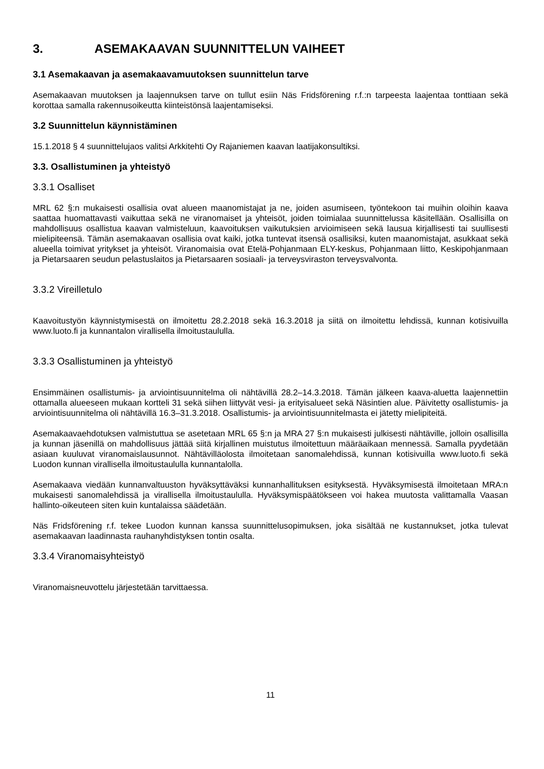3. ASEMAKAAVAN SUUNNITTELUN VAIHEET
3.1 Asemakaavan ja asemakaavamuutoksen suunnittelun tarve
Asemakaavan muutoksen ja laajennuksen tarve on tullut esiin Näs Fridsförening r.f.:n tarpeesta laajentaa tonttiaan sekä korottaa samalla rakennusoikeutta kiinteistönsä laajentamiseksi.
3.2 Suunnittelun käynnistäminen
15.1.2018 § 4 suunnittelujaos valitsi Arkkitehti Oy Rajaniemen kaavan laatijakonsultiksi.
3.3. Osallistuminen ja yhteistyö
3.3.1 Osalliset
MRL 62 §:n mukaisesti osallisia ovat alueen maanomistajat ja ne, joiden asumiseen, työntekoon tai muihin oloihin kaava saattaa huomattavasti vaikuttaa sekä ne viranomaiset ja yhteisöt, joiden toimialaa suunnittelussa käsitellään. Osallisilla on mahdollisuus osallistua kaavan valmisteluun, kaavoituksen vaikutuksien arvioimiseen sekä lausua kirjallisesti tai suullisesti mielipiteensä. Tämän asemakaavan osallisia ovat kaiki, jotka tuntevat itsensä osallisiksi, kuten maanomistajat, asukkaat sekä alueella toimivat yritykset ja yhteisöt. Viranomaisia ovat Etelä-Pohjanmaan ELY-keskus, Pohjanmaan liitto, Keskipohjanmaan ja Pietarsaaren seudun pelastuslaitos ja Pietarsaaren sosiaali- ja terveysviraston terveysvalvonta.
3.3.2 Vireilletulo
Kaavoitustyön käynnistymisestä on ilmoitettu 28.2.2018 sekä 16.3.2018 ja siitä on ilmoitettu lehdissä, kunnan kotisivuilla www.luoto.fi ja kunnantalon virallisella ilmoitustaululla.
3.3.3 Osallistuminen ja yhteistyö
Ensimmäinen osallistumis- ja arviointisuunnitelma oli nähtävillä 28.2–14.3.2018. Tämän jälkeen kaava-aluetta laajennettiin ottamalla alueeseen mukaan kortteli 31 sekä siihen liittyvät vesi- ja erityisalueet sekä Näsintien alue. Päivitetty osallistumis- ja arviointisuunnitelma oli nähtävillä 16.3–31.3.2018. Osallistumis- ja arviointisuunnitelmasta ei jätetty mielipiteitä.
Asemakaavaehdotuksen valmistuttua se asetetaan MRL 65 §:n ja MRA 27 §:n mukaisesti julkisesti nähtäville, jolloin osallisilla ja kunnan jäsenillä on mahdollisuus jättää siitä kirjallinen muistutus ilmoitettuun määräaikaan mennessä. Samalla pyydetään asiaan kuuluvat viranomaislausunnot. Nähtävilläolosta ilmoitetaan sanomalehdissä, kunnan kotisivuilla www.luoto.fi sekä Luodon kunnan virallisella ilmoitustaululla kunnantalolla.
Asemakaava viedään kunnanvaltuuston hyväksyttäväksi kunnanhallituksen esityksestä. Hyväksymisestä ilmoitetaan MRA:n mukaisesti sanomalehdissä ja virallisella ilmoitustaululla. Hyväksymispäätökseen voi hakea muutosta valittamalla Vaasan hallinto-oikeuteen siten kuin kuntalaissa säädetään.
Näs Fridsförening r.f. tekee Luodon kunnan kanssa suunnittelusopimuksen, joka sisältää ne kustannukset, jotka tulevat asemakaavan laadinnasta rauhanyhdistyksen tontin osalta.
3.3.4 Viranomaisyhteistyö
Viranomaisneuvottelu järjestetään tarvittaessa.
11